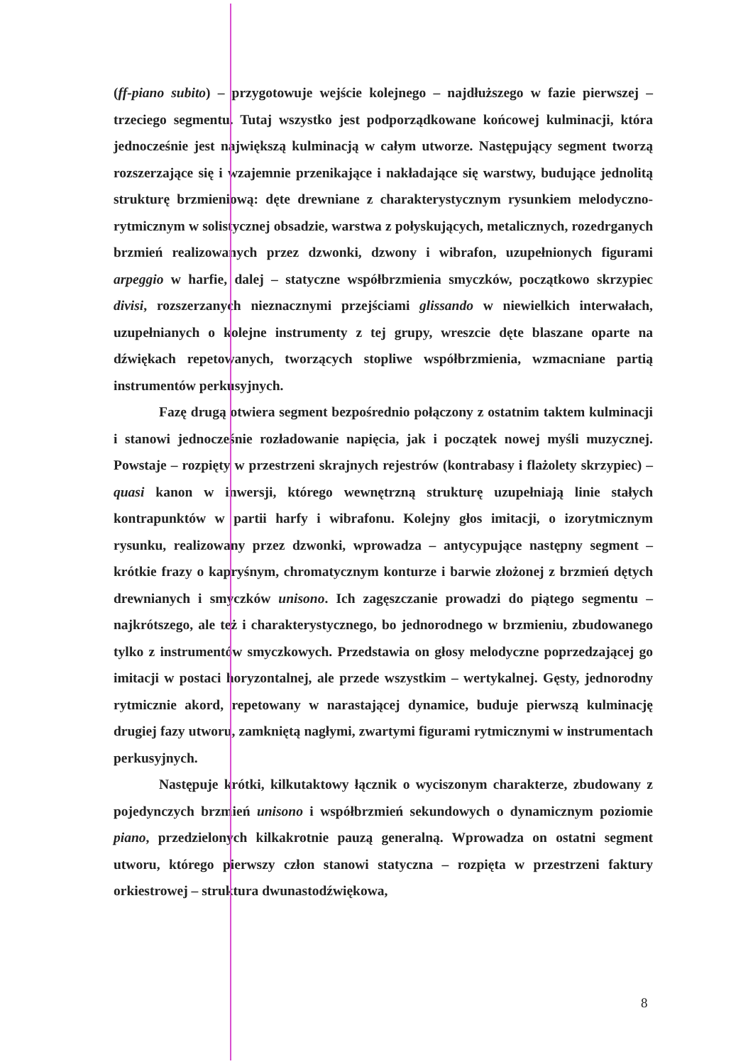(ff-piano subito) – przygotowuje wejście kolejnego – najdłuższego w fazie pierwszej – trzeciego segmentu. Tutaj wszystko jest podporządkowane końcowej kulminacji, która jednocześnie jest największą kulminacją w całym utworze. Następujący segment tworzą rozszerzające się i wzajemnie przenikające i nakładające się warstwy, budujące jednolitą strukturę brzmieniową: dęte drewniane z charakterystycznym rysunkiem melodyczno-rytmicznym w solistycznej obsadzie, warstwa z połyskujących, metalicznych, rozedrganych brzmień realizowanych przez dzwonki, dzwony i wibrafon, uzupełnionych figurami arpeggio w harfie, dalej – statyczne współbrzmienia smyczków, początkowo skrzypiec divisi, rozszerzanych nieznacznymi przejściami glissando w niewielkich interwałach, uzupełnianych o kolejne instrumenty z tej grupy, wreszcie dęte blaszane oparte na dźwiękach repetowanych, tworzących stopliwe współbrzmienia, wzmacniane partią instrumentów perkusyjnych.
Fazę drugą otwiera segment bezpośrednio połączony z ostatnim taktem kulminacji i stanowi jednocześnie rozładowanie napięcia, jak i początek nowej myśli muzycznej. Powstaje – rozpięty w przestrzeni skrajnych rejestrów (kontrabasy i flażolety skrzypiec) – quasi kanon w inwersji, którego wewnętrzną strukturę uzupełniają linie stałych kontrapunktów w partii harfy i wibrafonu. Kolejny głos imitacji, o izorytmicznym rysunku, realizowany przez dzwonki, wprowadza – antycypujące następny segment – krótkie frazy o kapryśnym, chromatycznym konturze i barwie złożonej z brzmień dętych drewnianych i smyczków unisono. Ich zagęszczanie prowadzi do piątego segmentu – najkrótszego, ale też i charakterystycznego, bo jednorodnego w brzmieniu, zbudowanego tylko z instrumentów smyczkowych. Przedstawia on głosy melodyczne poprzedzającej go imitacji w postaci horyzontalnej, ale przede wszystkim – wertykalnej. Gęsty, jednorodny rytmicznie akord, repetowany w narastającej dynamice, buduje pierwszą kulminację drugiej fazy utworu, zamkniętą nagłymi, zwartymi figurami rytmicznymi w instrumentach perkusyjnych.
Następuje krótki, kilkutaktowy łącznik o wyciszonym charakterze, zbudowany z pojedynczych brzmień unisono i współbrzmień sekundowych o dynamicznym poziomie piano, przedzielonych kilkakrotnie pauzą generalną. Wprowadza on ostatni segment utworu, którego pierwszy człon stanowi statyczna – rozpięta w przestrzeni faktury orkiestrowej – struktura dwunastodźwiękowa,
8